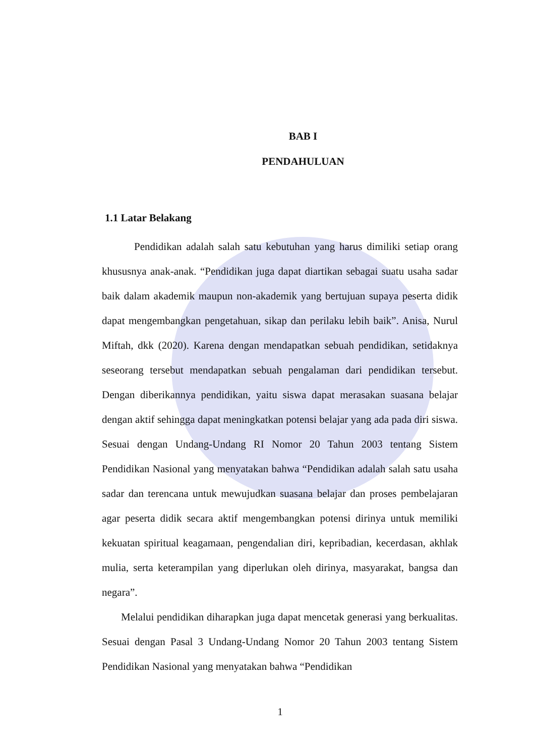BAB I
PENDAHULUAN
1.1 Latar Belakang
Pendidikan adalah salah satu kebutuhan yang harus dimiliki setiap orang khususnya anak-anak. “Pendidikan juga dapat diartikan sebagai suatu usaha sadar baik dalam akademik maupun non-akademik yang bertujuan supaya peserta didik dapat mengembangkan pengetahuan, sikap dan perilaku lebih baik”. Anisa, Nurul Miftah, dkk (2020). Karena dengan mendapatkan sebuah pendidikan, setidaknya seseorang tersebut mendapatkan sebuah pengalaman dari pendidikan tersebut. Dengan diberikannya pendidikan, yaitu siswa dapat merasakan suasana belajar dengan aktif sehingga dapat meningkatkan potensi belajar yang ada pada diri siswa. Sesuai dengan Undang-Undang RI Nomor 20 Tahun 2003 tentang Sistem Pendidikan Nasional yang menyatakan bahwa “Pendidikan adalah salah satu usaha sadar dan terencana untuk mewujudkan suasana belajar dan proses pembelajaran agar peserta didik secara aktif mengembangkan potensi dirinya untuk memiliki kekuatan spiritual keagamaan, pengendalian diri, kepribadian, kecerdasan, akhlak mulia, serta keterampilan yang diperlukan oleh dirinya, masyarakat, bangsa dan negara”.
Melalui pendidikan diharapkan juga dapat mencetak generasi yang berkualitas. Sesuai dengan Pasal 3 Undang-Undang Nomor 20 Tahun 2003 tentang Sistem Pendidikan Nasional yang menyatakan bahwa “Pendidikan
1